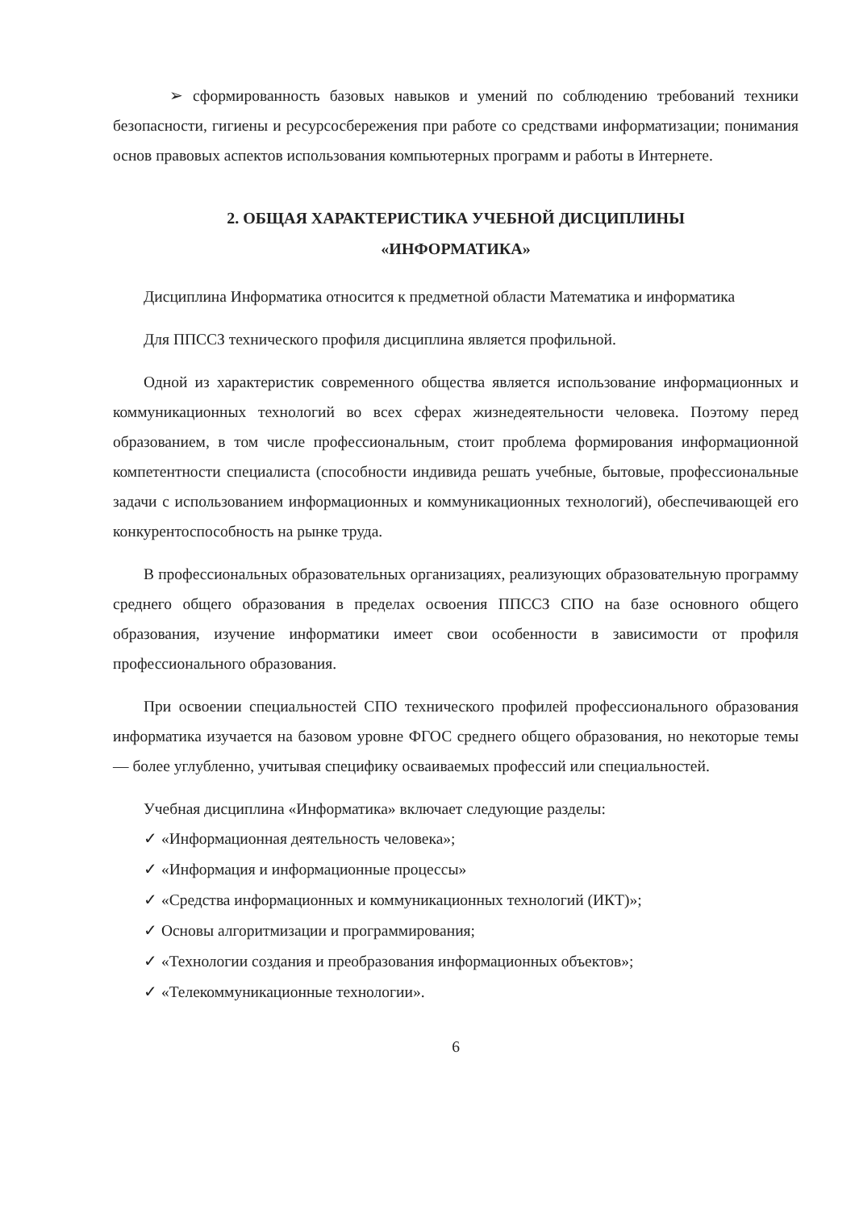➢ сформированность базовых навыков и умений по соблюдению требований техники безопасности, гигиены и ресурсосбережения при работе со средствами информатизации; понимания основ правовых аспектов использования компьютерных программ и работы в Интернете.
2. ОБЩАЯ ХАРАКТЕРИСТИКА УЧЕБНОЙ ДИСЦИПЛИНЫ
«ИНФОРМАТИКА»
Дисциплина Информатика относится к предметной области Математика и информатика
Для ППССЗ технического профиля дисциплина является профильной.
Одной из характеристик современного общества является использование информационных и коммуникационных технологий во всех сферах жизнедеятельности человека. Поэтому перед образованием, в том числе профессиональным, стоит проблема формирования информационной компетентности специалиста (способности индивида решать учебные, бытовые, профессиональные задачи с использованием информационных и коммуникационных технологий), обеспечивающей его конкурентоспособность на рынке труда.
В профессиональных образовательных организациях, реализующих образовательную программу среднего общего образования в пределах освоения ППССЗ СПО на базе основного общего образования, изучение информатики имеет свои особенности в зависимости от профиля профессионального образования.
При освоении специальностей СПО технического профилей профессионального образования информатика изучается на базовом уровне ФГОС среднего общего образования, но некоторые темы — более углубленно, учитывая специфику осваиваемых профессий или специальностей.
Учебная дисциплина «Информатика» включает следующие разделы:
✓ «Информационная деятельность человека»;
✓ «Информация и информационные процессы»
✓ «Средства информационных и коммуникационных технологий (ИКТ)»;
✓ Основы алгоритмизации и программирования;
✓ «Технологии создания и преобразования информационных объектов»;
✓ «Телекоммуникационные технологии».
6